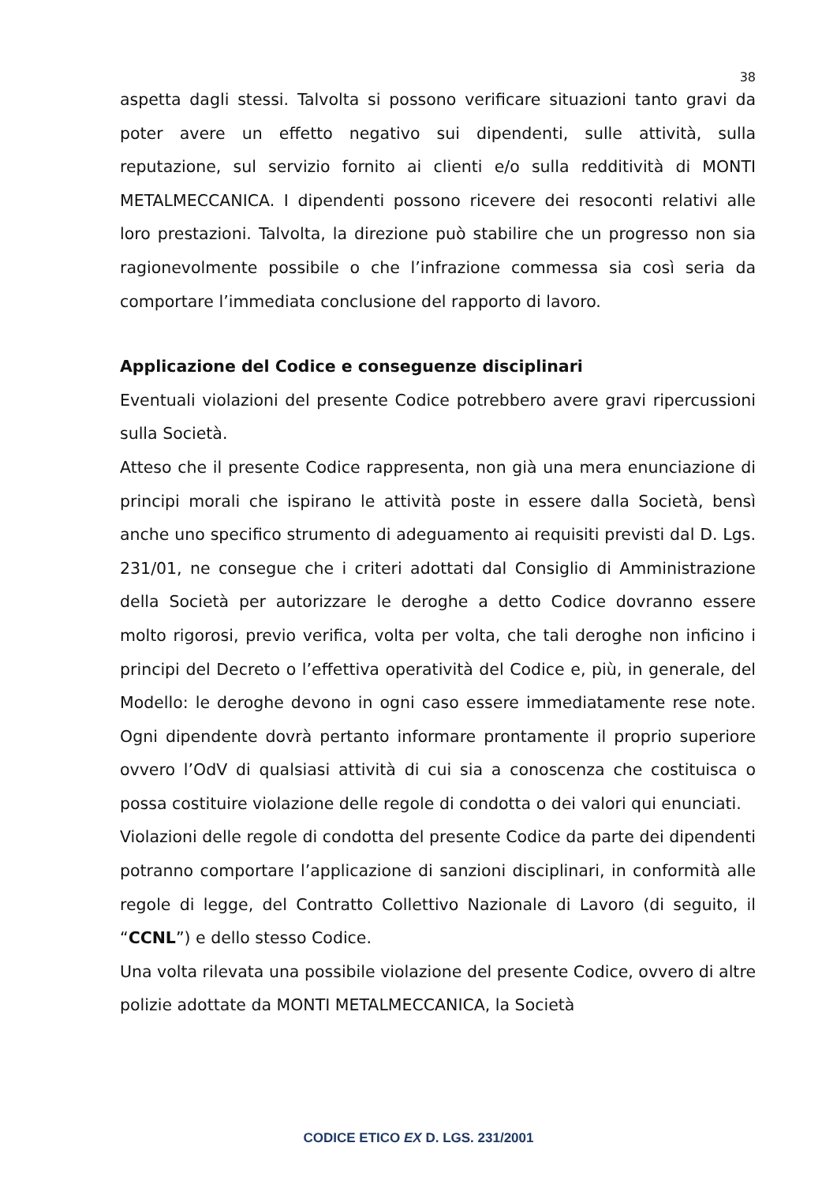38
aspetta dagli stessi. Talvolta si possono verificare situazioni tanto gravi da poter avere un effetto negativo sui dipendenti, sulle attività, sulla reputazione, sul servizio fornito ai clienti e/o sulla redditività di MONTI METALMECCANICA. I dipendenti possono ricevere dei resoconti relativi alle loro prestazioni. Talvolta, la direzione può stabilire che un progresso non sia ragionevolmente possibile o che l’infrazione commessa sia così seria da comportare l’immediata conclusione del rapporto di lavoro.
Applicazione del Codice e conseguenze disciplinari
Eventuali violazioni del presente Codice potrebbero avere gravi ripercussioni sulla Società.
Atteso che il presente Codice rappresenta, non già una mera enunciazione di principi morali che ispirano le attività poste in essere dalla Società, bensì anche uno specifico strumento di adeguamento ai requisiti previsti dal D. Lgs. 231/01, ne consegue che i criteri adottati dal Consiglio di Amministrazione della Società per autorizzare le deroghe a detto Codice dovranno essere molto rigorosi, previo verifica, volta per volta, che tali deroghe non inficino i principi del Decreto o l’effettiva operatività del Codice e, più, in generale, del Modello: le deroghe devono in ogni caso essere immediatamente rese note. Ogni dipendente dovrà pertanto informare prontamente il proprio superiore ovvero l’OdV di qualsiasi attività di cui sia a conoscenza che costituisca o possa costituire violazione delle regole di condotta o dei valori qui enunciati.
Violazioni delle regole di condotta del presente Codice da parte dei dipendenti potranno comportare l’applicazione di sanzioni disciplinari, in conformità alle regole di legge, del Contratto Collettivo Nazionale di Lavoro (di seguito, il “CCNL”) e dello stesso Codice.
Una volta rilevata una possibile violazione del presente Codice, ovvero di altre polizie adottate da MONTI METALMECCANICA, la Società
CODICE ETICO EX D. LGS. 231/2001